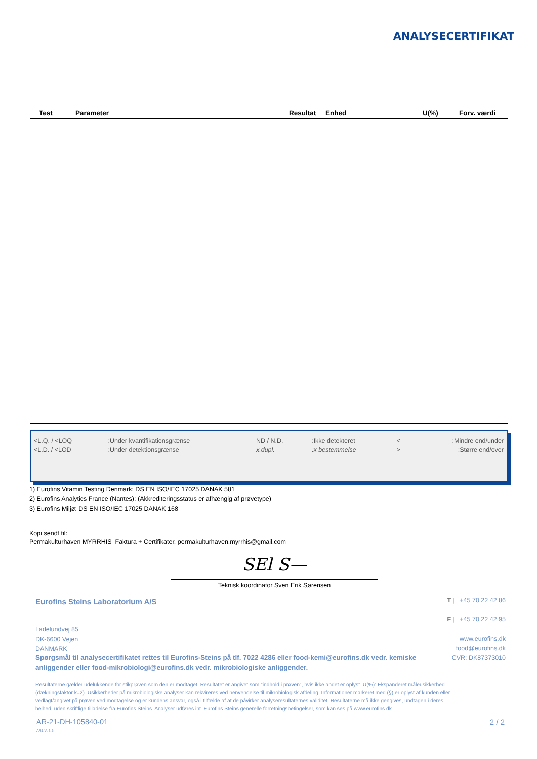ANALYSECERTIFIKAT
| Test | Parameter | Resultat | Enhed | U(%) | Forv. værdi |
| --- | --- | --- | --- | --- | --- |
| <L.Q. / <LOQ | :Under kvantifikationsgrænse | ND / N.D. | :Ikke detekteret | < | :Mindre end/under |
| <L.D. / <LOD | :Under detektionsgrænse | x.dupl. | :x bestemmelse | > | :Større end/over |
1) Eurofins Vitamin Testing Denmark: DS EN ISO/IEC 17025 DANAK 581
2) Eurofins Analytics France (Nantes): (Akkrediteringsstatus er afhængig af prøvetype)
3) Eurofins Miljø: DS EN ISO/IEC 17025 DANAK 168
Kopi sendt til:
Permakulturhaven MYRRHIS Faktura + Certifikater, permakulturhaven.myrrhis@gmail.com
SEl S—
Teknisk koordinator Sven Erik Sørensen
Eurofins Steins Laboratorium A/S
Ladelundvej 85
DK-6600 Vejen
DANMARK
T | +45 70 22 42 86
F | +45 70 22 42 95
www.eurofins.dk
food@eurofins.dk
CVR: DK87373010
Spørgsmål til analysecertifikatet rettes til Eurofins-Steins på tlf. 7022 4286 eller food-kemi@eurofins.dk vedr. kemiske anliggender eller food-mikrobiologi@eurofins.dk vedr. mikrobiologiske anliggender.
Resultaterne gælder udelukkende for stikprøven som den er modtaget. Resultatet er angivet som ”indhold i prøven”, hvis ikke andet er oplyst. U(%): Ekspanderet måleusikkerhed (dækningsfaktor k=2). Usikkerheder på mikrobiologiske analyser kan rekvireres ved henvendelse til mikrobiologisk afdeling. Informationer markeret med (§) er oplyst af kunden eller vedlagt/angivet på prøven ved modtagelse og er kundens ansvar, også i tilfælde af at de påvirker analyseresultaternes validitet. Resultaterne må ikke gengives, undtagen i deres helhed, uden skriftlige tilladelse fra Eurofins Steins. Analyser udføres iht. Eurofins Steins generelle forretningsbetingelser, som kan ses på www.eurofins.dk
AR-21-DH-105840-01
AR1 V: 3.6
2 / 2